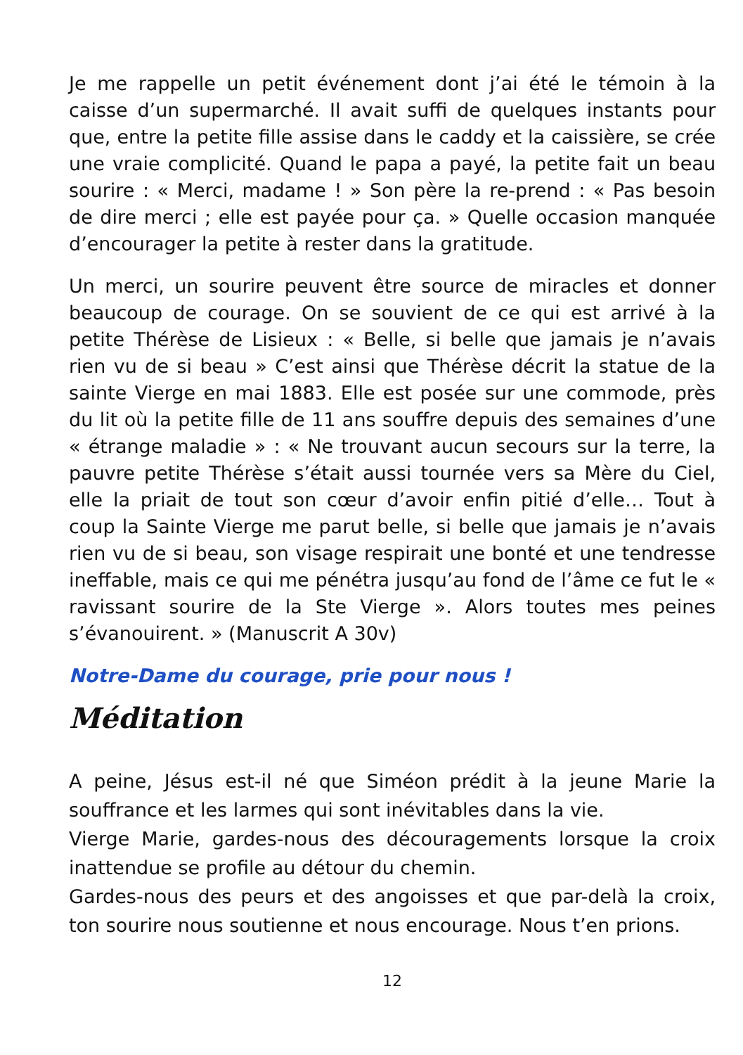Je me rappelle un petit événement dont j’ai été le témoin à la caisse d’un supermarché. Il avait suffi de quelques instants pour que, entre la petite fille assise dans le caddy et la caissière, se crée une vraie complicité. Quand le papa a payé, la petite fait un beau sourire : « Merci, madame ! » Son père la re-prend : « Pas besoin de dire merci ; elle est payée pour ça. » Quelle occasion manquée d’encourager la petite à rester dans la gratitude.
Un merci, un sourire peuvent être source de miracles et donner beaucoup de courage. On se souvient de ce qui est arrivé à la petite Thérèse de Lisieux : « Belle, si belle que jamais je n’avais rien vu de si beau » C’est ainsi que Thérèse décrit la statue de la sainte Vierge en mai 1883. Elle est posée sur une commode, près du lit où la petite fille de 11 ans souffre depuis des semaines d’une « étrange maladie » : « Ne trouvant aucun secours sur la terre, la pauvre petite Thérèse s’était aussi tournée vers sa Mère du Ciel, elle la priait de tout son cœur d’avoir enfin pitié d’elle… Tout à coup la Sainte Vierge me parut belle, si belle que jamais je n’avais rien vu de si beau, son visage respirait une bonté et une tendresse ineffable, mais ce qui me pénétra jusqu’au fond de l’âme ce fut le « ravissant sourire de la Ste Vierge ». Alors toutes mes peines s’évanouirent. » (Manuscrit A 30v)
Notre-Dame du courage, prie pour nous !
Méditation
A peine, Jésus est-il né que Siméon prédit à la jeune Marie la souffrance et les larmes qui sont inévitables dans la vie.
Vierge Marie, gardes-nous des découragements lorsque la croix inattendue se profile au détour du chemin.
Gardes-nous des peurs et des angoisses et que par-delà la croix, ton sourire nous soutienne et nous encourage. Nous t’en prions.
12